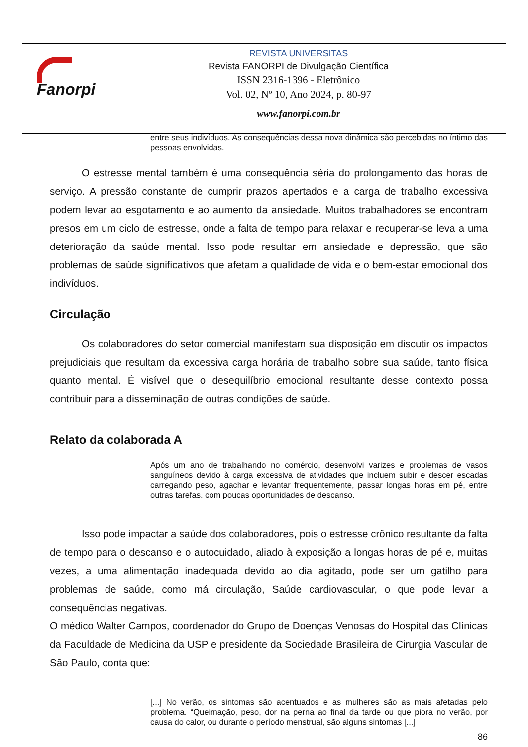Fanorpi
REVISTA UNIVERSITAS
Revista FANORPI de Divulgação Científica
ISSN 2316-1396 - Eletrônico
Vol. 02, Nº 10, Ano 2024, p. 80-97
www.fanorpi.com.br
entre seus indivíduos. As consequências dessa nova dinâmica são percebidas no íntimo das pessoas envolvidas.
O estresse mental também é uma consequência séria do prolongamento das horas de serviço. A pressão constante de cumprir prazos apertados e a carga de trabalho excessiva podem levar ao esgotamento e ao aumento da ansiedade. Muitos trabalhadores se encontram presos em um ciclo de estresse, onde a falta de tempo para relaxar e recuperar-se leva a uma deterioração da saúde mental. Isso pode resultar em ansiedade e depressão, que são problemas de saúde significativos que afetam a qualidade de vida e o bem-estar emocional dos indivíduos.
Circulação
Os colaboradores do setor comercial manifestam sua disposição em discutir os impactos prejudiciais que resultam da excessiva carga horária de trabalho sobre sua saúde, tanto física quanto mental. É visível que o desequilíbrio emocional resultante desse contexto possa contribuir para a disseminação de outras condições de saúde.
Relato da colaborada A
Após um ano de trabalhando no comércio, desenvolvi varizes e problemas de vasos sanguíneos devido à carga excessiva de atividades que incluem subir e descer escadas carregando peso, agachar e levantar frequentemente, passar longas horas em pé, entre outras tarefas, com poucas oportunidades de descanso.
Isso pode impactar a saúde dos colaboradores, pois o estresse crônico resultante da falta de tempo para o descanso e o autocuidado, aliado à exposição a longas horas de pé e, muitas vezes, a uma alimentação inadequada devido ao dia agitado, pode ser um gatilho para problemas de saúde, como má circulação, Saúde cardiovascular, o que pode levar a consequências negativas.
O médico Walter Campos, coordenador do Grupo de Doenças Venosas do Hospital das Clínicas da Faculdade de Medicina da USP e presidente da Sociedade Brasileira de Cirurgia Vascular de São Paulo, conta que:
[...] No verão, os sintomas são acentuados e as mulheres são as mais afetadas pelo problema. “Queimação, peso, dor na perna ao final da tarde ou que piora no verão, por causa do calor, ou durante o período menstrual, são alguns sintomas [...]
86